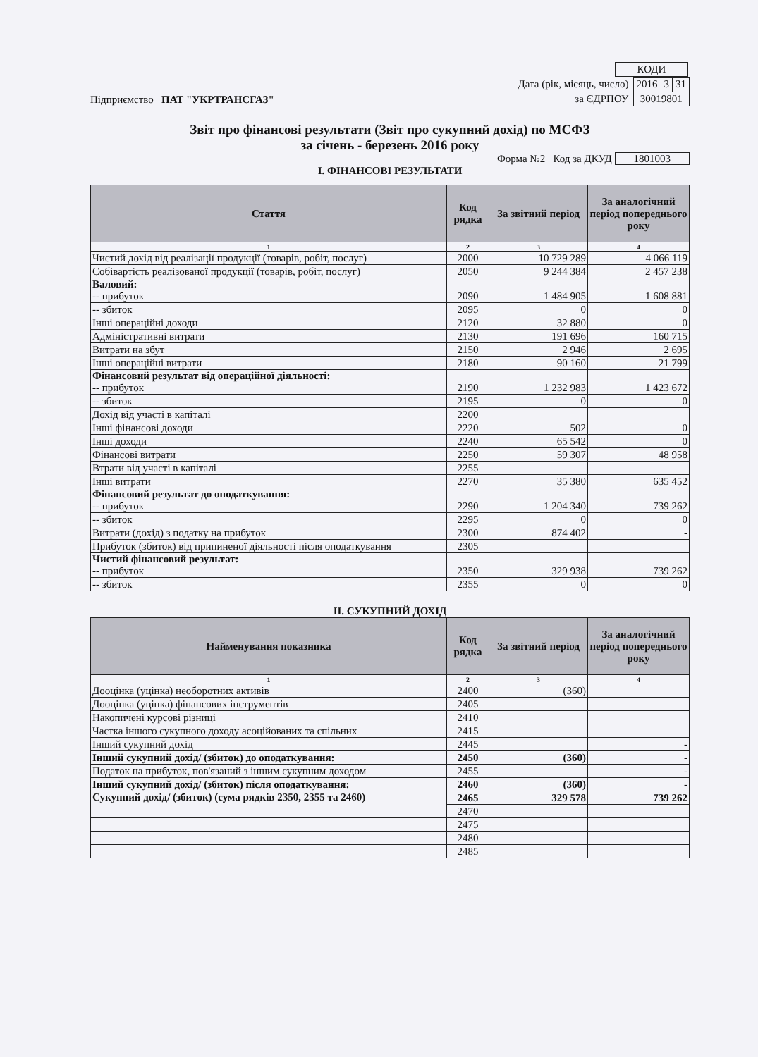| КОДИ |
Підприємство ПАТ "УКРТРАНСГАЗ"
Дата (рік, місяць, число)
за ЄДРПОУ
| 2016 | 3 | 31 |
| 30019801 | | |
Звіт про фінансові результати (Звіт про сукупний дохід) по МСФЗ
за січень - березень 2016 року
Форма №2 Код за ДКУД 1801003
I. ФІНАНСОВІ РЕЗУЛЬТАТИ
| Стаття | Код рядка | За звітний період | За аналогічний період попереднього року |
| --- | --- | --- | --- |
| 1 | 2 | 3 | 4 |
| Чистий дохід від реалізації продукції (товарів, робіт, послуг) | 2000 | 10 729 289 | 4 066 119 |
| Собівартість реалізованої продукції (товарів, робіт, послуг) | 2050 | 9 244 384 | 2 457 238 |
| Валовий: -- прибуток | 2090 | 1 484 905 | 1 608 881 |
| -- збиток | 2095 | 0 | 0 |
| Інші операційні доходи | 2120 | 32 880 | 0 |
| Адміністративні витрати | 2130 | 191 696 | 160 715 |
| Витрати на збут | 2150 | 2 946 | 2 695 |
| Інші операційні витрати | 2180 | 90 160 | 21 799 |
| Фінансовий результат від операційної діяльності: -- прибуток | 2190 | 1 232 983 | 1 423 672 |
| -- збиток | 2195 | 0 | 0 |
| Дохід від участі в капіталі | 2200 | | |
| Інші фінансові доходи | 2220 | 502 | 0 |
| Інші доходи | 2240 | 65 542 | 0 |
| Фінансові витрати | 2250 | 59 307 | 48 958 |
| Втрати від участі в капіталі | 2255 | | |
| Інші витрати | 2270 | 35 380 | 635 452 |
| Фінансовий результат до оподаткування: -- прибуток | 2290 | 1 204 340 | 739 262 |
| -- збиток | 2295 | 0 | 0 |
| Витрати (дохід) з податку на прибуток | 2300 | 874 402 | - |
| Прибуток (збиток) від припиненої діяльності після оподаткування | 2305 | | |
| Чистий фінансовий результат: -- прибуток | 2350 | 329 938 | 739 262 |
| -- збиток | 2355 | 0 | 0 |
II. СУКУПНИЙ ДОХІД
| Найменування показника | Код рядка | За звітний період | За аналогічний період попереднього року |
| --- | --- | --- | --- |
| 1 | 2 | 3 | 4 |
| Дооцінка (уцінка) необоротних активів | 2400 | (360) | |
| Дооцінка (уцінка) фінансових інструментів | 2405 | | |
| Накопичені курсові різниці | 2410 | | |
| Частка іншого сукупного доходу асоційованих та спільних | 2415 | | |
| Інший сукупний дохід | 2445 | | - |
| Інший сукупний дохід/ (збиток) до оподаткування: | 2450 | (360) | - |
| Податок на прибуток, пов'язаний з іншим сукупним доходом | 2455 | | - |
| Інший сукупний дохід/ (збиток) після оподаткування: | 2460 | (360) | - |
| Сукупний дохід/ (збиток) (сума рядків 2350, 2355 та 2460) | 2465 | 329 578 | 739 262 |
| | 2470 | | |
| | 2475 | | |
| | 2480 | | |
| | 2485 | | |